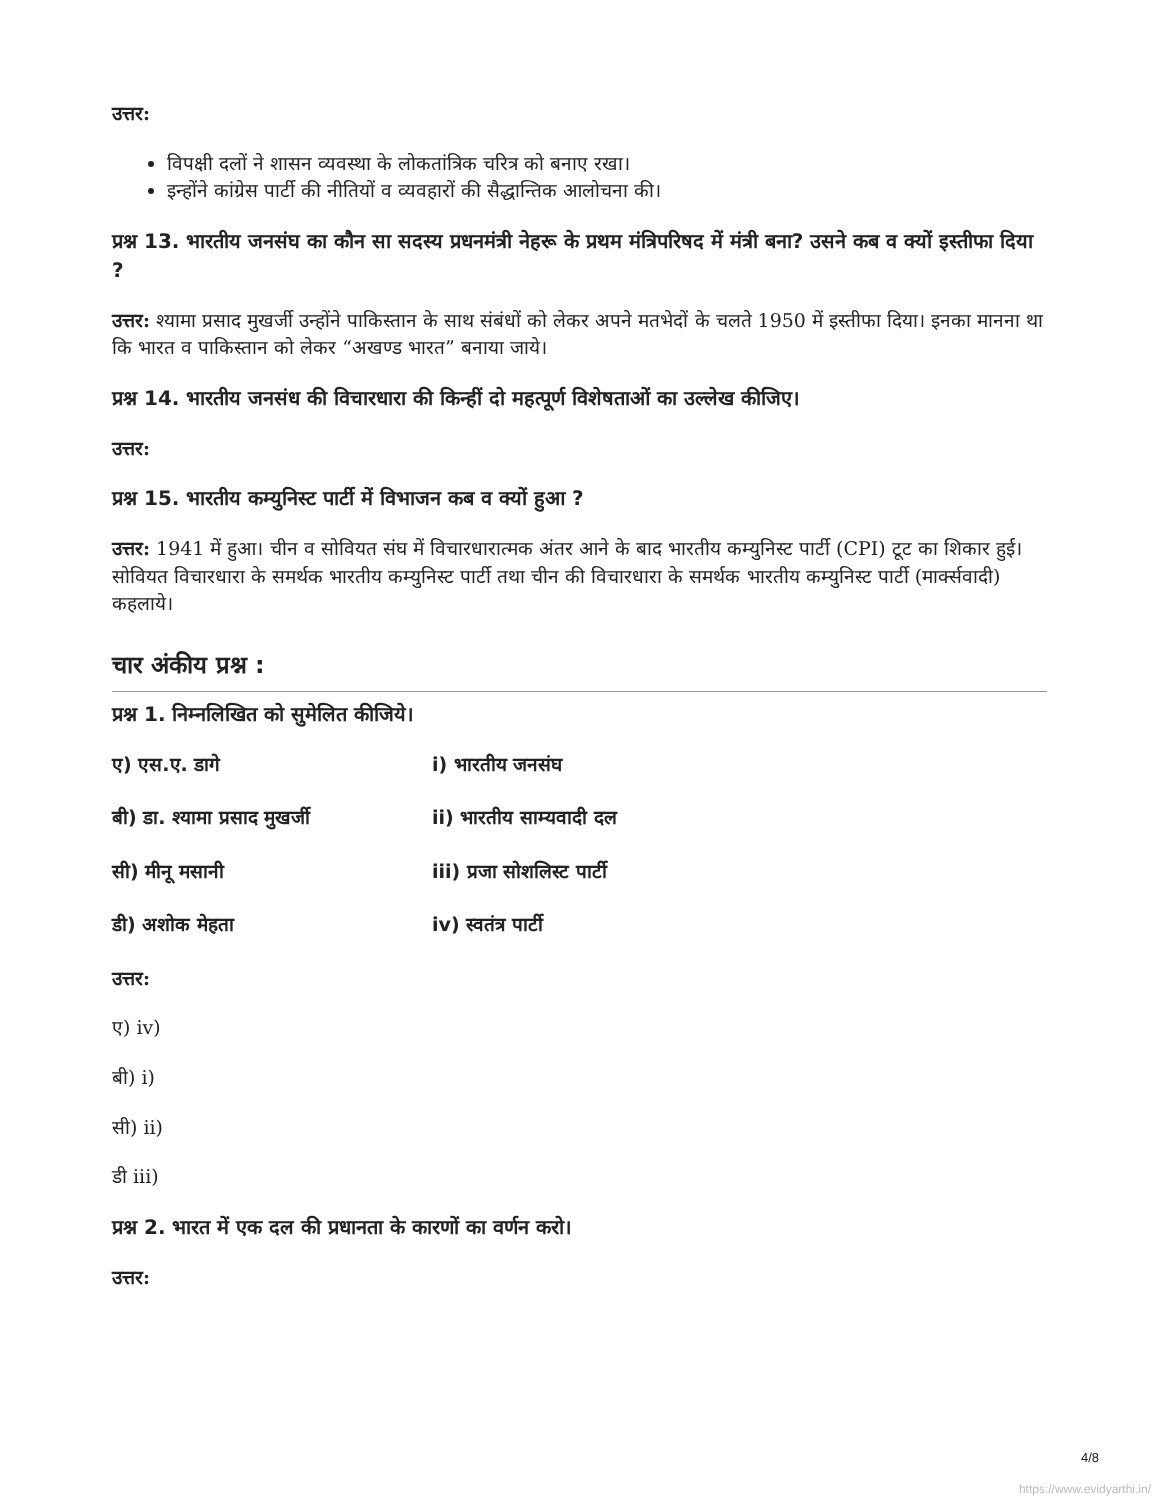उत्तर:
विपक्षी दलों ने शासन व्यवस्था के लोकतांत्रिक चरित्र को बनाए रखा।
इन्होंने कांग्रेस पार्टी की नीतियों व व्यवहारों की सैद्धान्तिक आलोचना की।
प्रश्न 13. भारतीय जनसंघ का कौन सा सदस्य प्रधनमंत्री नेहरू के प्रथम मंत्रिपरिषद में मंत्री बना? उसने कब व क्यों इस्तीफा दिया ?
उत्तर: श्यामा प्रसाद मुखर्जी उन्होंने पाकिस्तान के साथ संबंधों को लेकर अपने मतभेदों के चलते 1950 में इस्तीफा दिया। इनका मानना था कि भारत व पाकिस्तान को लेकर “अखण्ड भारत” बनाया जाये।
प्रश्न 14. भारतीय जनसंध की विचारधारा की किन्हीं दो महत्पूर्ण विशेषताओं का उल्लेख कीजिए।
उत्तर:
प्रश्न 15. भारतीय कम्युनिस्ट पार्टी में विभाजन कब व क्यों हुआ ?
उत्तर: 1941 में हुआ। चीन व सोवियत संघ में विचारधारात्मक अंतर आने के बाद भारतीय कम्युनिस्ट पार्टी (CPI) टूट का शिकार हुई। सोवियत विचारधारा के समर्थक भारतीय कम्युनिस्ट पार्टी तथा चीन की विचारधारा के समर्थक भारतीय कम्युनिस्ट पार्टी (मार्क्सवादी) कहलाये।
चार अंकीय प्रश्न :
प्रश्न 1. निम्नलिखित को सुमेलित कीजिये।
ए) एस.ए. डागे i) भारतीय जनसंघ
बी) डा. श्यामा प्रसाद मुखर्जी ii) भारतीय साम्यवादी दल
सी) मीनू मसानी iii) प्रजा सोशलिस्ट पार्टी
डी) अशोक मेहता iv) स्वतंत्र पार्टी
उत्तर:
ए) iv)
बी) i)
सी) ii)
डी iii)
प्रश्न 2. भारत में एक दल की प्रधानता के कारणों का वर्णन करो।
उत्तर:
4/8
https://www.evidyarthi.in/